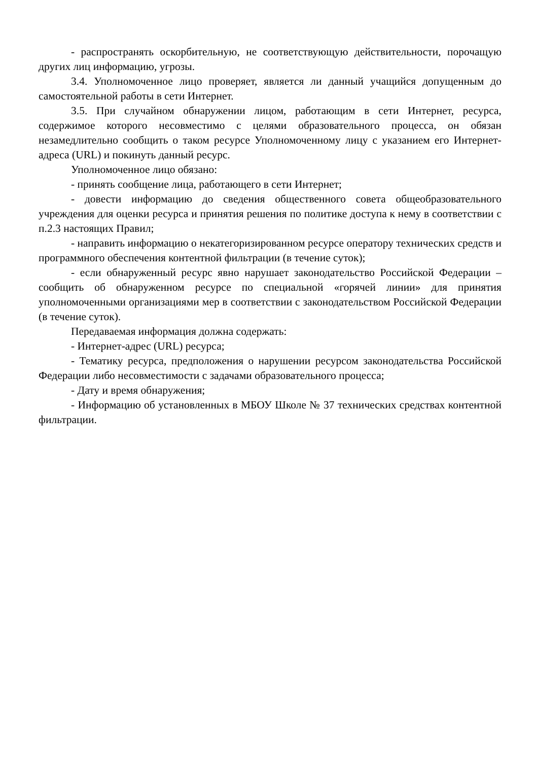- распространять оскорбительную, не соответствующую действительности, порочащую других лиц информацию, угрозы.
3.4. Уполномоченное лицо проверяет, является ли данный учащийся допущенным до самостоятельной работы в сети Интернет.
3.5. При случайном обнаружении лицом, работающим в сети Интернет, ресурса, содержимое которого несовместимо с целями образовательного процесса, он обязан незамедлительно сообщить о таком ресурсе Уполномоченному лицу с указанием его Интернет-адреса (URL) и покинуть данный ресурс.
Уполномоченное лицо обязано:
- принять сообщение лица, работающего в сети Интернет;
- довести информацию до сведения общественного совета общеобразовательного учреждения для оценки ресурса и принятия решения по политике доступа к нему в соответствии с п.2.3 настоящих Правил;
- направить информацию о некатегоризированном ресурсе оператору технических средств и программного обеспечения контентной фильтрации (в течение суток);
- если обнаруженный ресурс явно нарушает законодательство Российской Федерации – сообщить об обнаруженном ресурсе по специальной «горячей линии» для принятия уполномоченными организациями мер в соответствии с законодательством Российской Федерации (в течение суток).
Передаваемая информация должна содержать:
- Интернет-адрес (URL) ресурса;
- Тематику ресурса, предположения о нарушении ресурсом законодательства Российской Федерации либо несовместимости с задачами образовательного процесса;
- Дату и время обнаружения;
- Информацию об установленных в МБОУ Школе № 37 технических средствах контентной фильтрации.